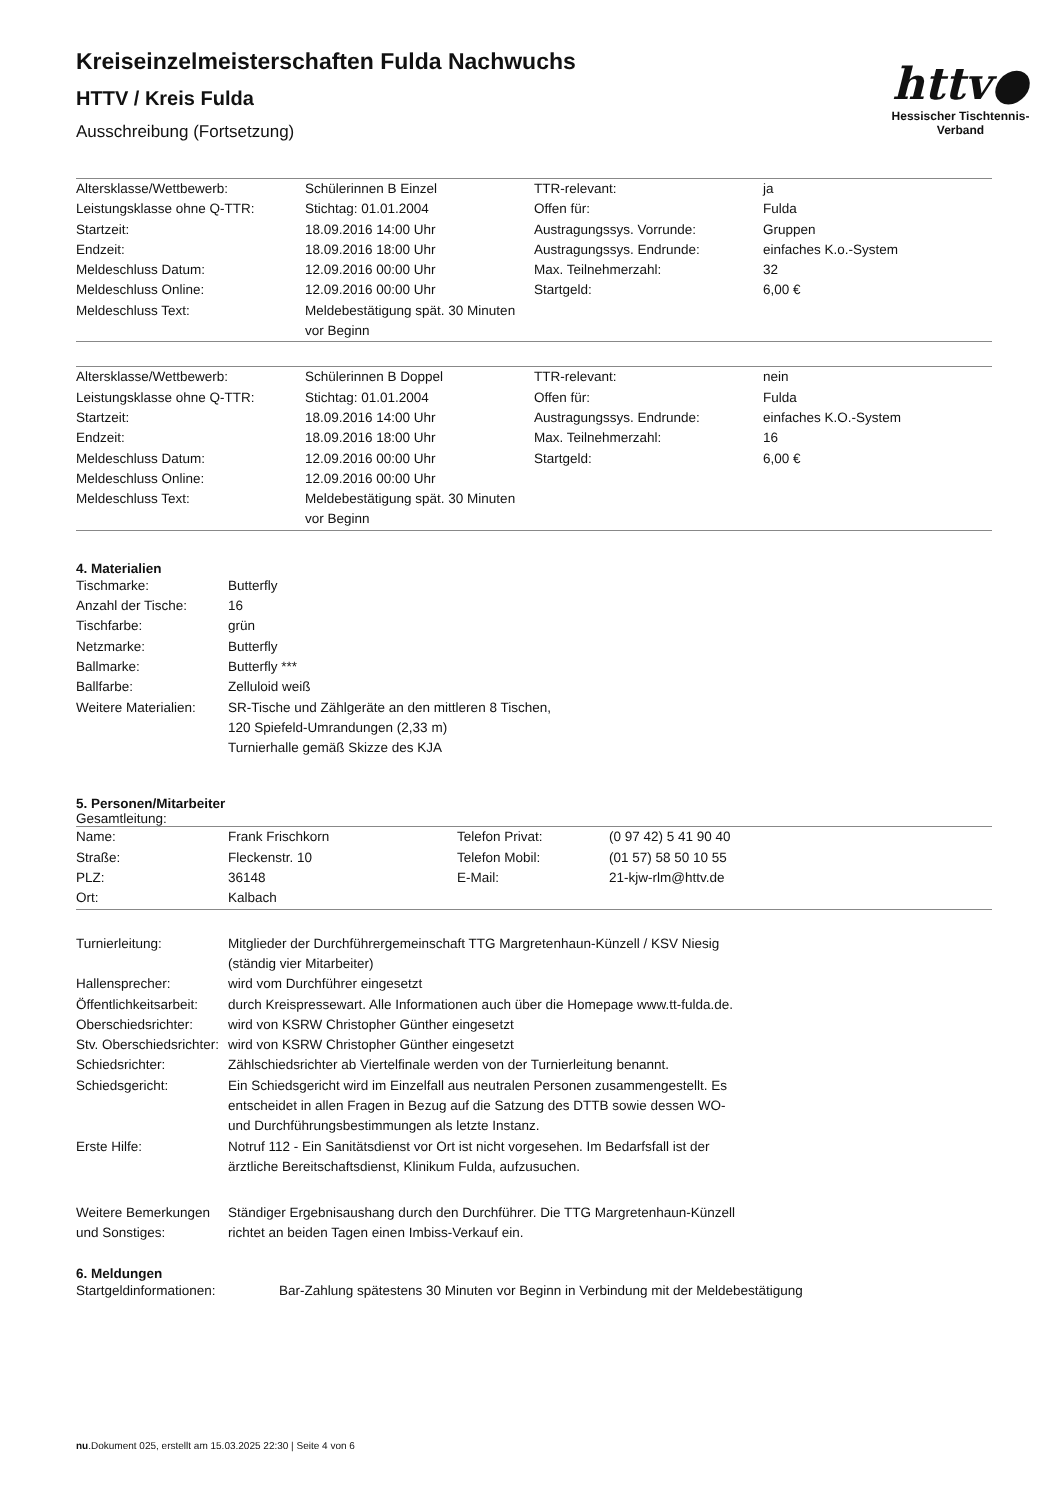httv●
Hessischer Tischtennis-Verband
Kreiseinzelmeisterschaften Fulda Nachwuchs
HTTV / Kreis Fulda
Ausschreibung (Fortsetzung)
| Altersklasse/Wettbewerb: | Schülerinnen B Einzel | TTR-relevant: | ja |
| Leistungsklasse ohne Q-TTR: | Stichtag: 01.01.2004 | Offen für: | Fulda |
| Startzeit: | 18.09.2016 14:00 Uhr | Austragungssys. Vorrunde: | Gruppen |
| Endzeit: | 18.09.2016 18:00 Uhr | Austragungssys. Endrunde: | einfaches K.o.-System |
| Meldeschluss Datum: | 12.09.2016 00:00 Uhr | Max. Teilnehmerzahl: | 32 |
| Meldeschluss Online: | 12.09.2016 00:00 Uhr | Startgeld: | 6,00 € |
| Meldeschluss Text: | Meldebestätigung spät. 30 Minuten vor Beginn | | |
| Altersklasse/Wettbewerb: | Schülerinnen B Doppel | TTR-relevant: | nein |
| Leistungsklasse ohne Q-TTR: | Stichtag: 01.01.2004 | Offen für: | Fulda |
| Startzeit: | 18.09.2016 14:00 Uhr | Austragungssys. Endrunde: | einfaches K.O.-System |
| Endzeit: | 18.09.2016 18:00 Uhr | Max. Teilnehmerzahl: | 16 |
| Meldeschluss Datum: | 12.09.2016 00:00 Uhr | Startgeld: | 6,00 € |
| Meldeschluss Online: | 12.09.2016 00:00 Uhr | | |
| Meldeschluss Text: | Meldebestätigung spät. 30 Minuten vor Beginn | | |
4. Materialien
| Tischmarke: | Butterfly |
| Anzahl der Tische: | 16 |
| Tischfarbe: | grün |
| Netzmarke: | Butterfly |
| Ballmarke: | Butterfly *** |
| Ballfarbe: | Zelluloid weiß |
| Weitere Materialien: | SR-Tische und Zählgeräte an den mittleren 8 Tischen, 120 Spiefeld-Umrandungen (2,33 m) Turnierhalle gemäß Skizze des KJA |
5. Personen/Mitarbeiter
Gesamtleitung:
| Name: | Frank Frischkorn | Telefon Privat: | (0 97 42) 5 41 90 40 |
| Straße: | Fleckenstr. 10 | Telefon Mobil: | (01 57) 58 50 10 55 |
| PLZ: | 36148 | E-Mail: | 21-kjw-rlm@httv.de |
| Ort: | Kalbach | | |
| Turnierleitung: | Mitglieder der Durchführergemeinschaft TTG Margretenhaun-Künzell / KSV Niesig (ständig vier Mitarbeiter) |
| Hallensprecher: | wird vom Durchführer eingesetzt |
| Öffentlichkeitsarbeit: | durch Kreispressewart. Alle Informationen auch über die Homepage www.tt-fulda.de. |
| Oberschiedsrichter: | wird von KSRW Christopher Günther eingesetzt |
| Stv. Oberschiedsrichter: | wird von KSRW Christopher Günther eingesetzt |
| Schiedsrichter: | Zählschiedsrichter ab Viertelfinale werden von der Turnierleitung benannt. |
| Schiedsgericht: | Ein Schiedsgericht wird im Einzelfall aus neutralen Personen zusammengestellt. Es entscheidet in allen Fragen in Bezug auf die Satzung des DTTB sowie dessen WO- und Durchführungsbestimmungen als letzte Instanz. |
| Erste Hilfe: | Notruf 112 - Ein Sanitätsdienst vor Ort ist nicht vorgesehen. Im Bedarfsfall ist der ärztliche Bereitschaftsdienst, Klinikum Fulda, aufzusuchen. |
| Weitere Bemerkungen und Sonstiges: | Ständiger Ergebnisaushang durch den Durchführer. Die TTG Margretenhaun-Künzell richtet an beiden Tagen einen Imbiss-Verkauf ein. |
6. Meldungen
| Startgeldinformationen: | Bar-Zahlung spätestens 30 Minuten vor Beginn in Verbindung mit der Meldebestätigung |
nu.Dokument 025, erstellt am 15.03.2025 22:30 | Seite 4 von 6